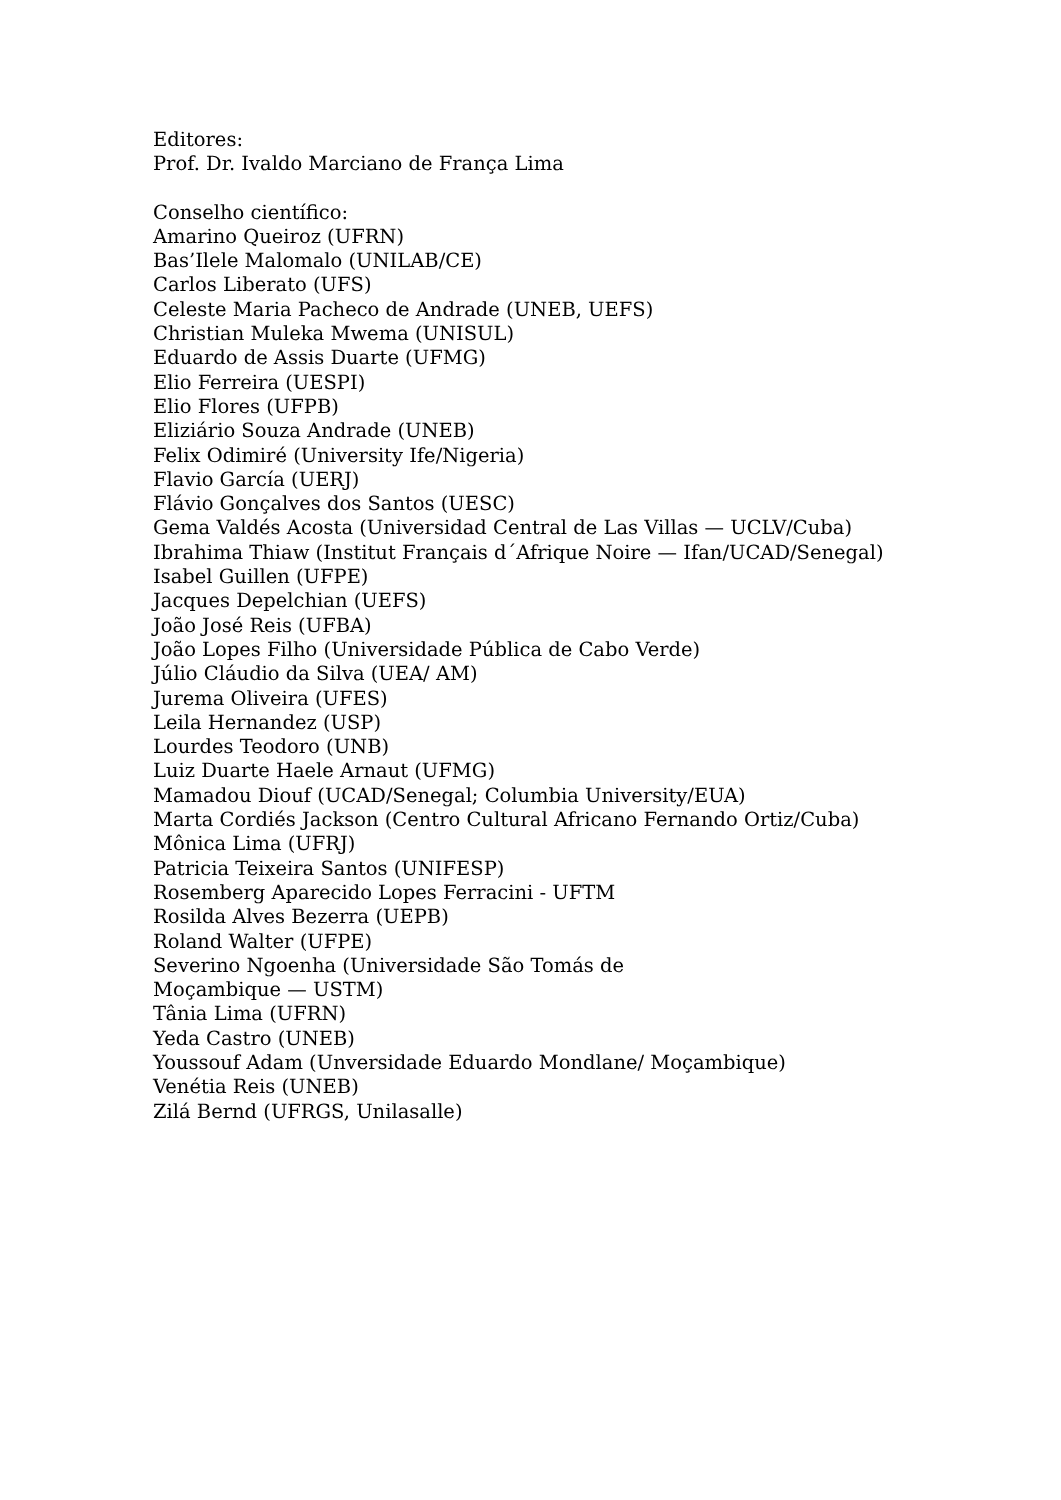Editores:
Prof. Dr. Ivaldo Marciano de França Lima
Conselho científico:
Amarino Queiroz (UFRN)
Bas’Ilele Malomalo (UNILAB/CE)
Carlos Liberato (UFS)
Celeste Maria Pacheco de Andrade (UNEB, UEFS)
Christian Muleka Mwema (UNISUL)
Eduardo de Assis Duarte (UFMG)
Elio Ferreira (UESPI)
Elio Flores (UFPB)
Eliziário Souza Andrade (UNEB)
Felix Odimiré (University Ife/Nigeria)
Flavio García (UERJ)
Flávio Gonçalves dos Santos (UESC)
Gema Valdés Acosta (Universidad Central de Las Villas — UCLV/Cuba)
Ibrahima Thiaw (Institut Français d´Afrique Noire — Ifan/UCAD/Senegal)
Isabel Guillen (UFPE)
Jacques Depelchian (UEFS)
João José Reis (UFBA)
João Lopes Filho (Universidade Pública de Cabo Verde)
Júlio Cláudio da Silva (UEA/ AM)
Jurema Oliveira (UFES)
Leila Hernandez (USP)
Lourdes Teodoro (UNB)
Luiz Duarte Haele Arnaut (UFMG)
Mamadou Diouf (UCAD/Senegal; Columbia University/EUA)
Marta Cordiés Jackson (Centro Cultural Africano Fernando Ortiz/Cuba)
Mônica Lima (UFRJ)
Patricia Teixeira Santos (UNIFESP)
Rosemberg Aparecido Lopes Ferracini - UFTM
Rosilda Alves Bezerra (UEPB)
Roland Walter (UFPE)
Severino Ngoenha (Universidade São Tomás de
Moçambique — USTM)
Tânia Lima (UFRN)
Yeda Castro (UNEB)
Youssouf Adam (Unversidade Eduardo Mondlane/ Moçambique)
Venétia Reis (UNEB)
Zilá Bernd (UFRGS, Unilasalle)